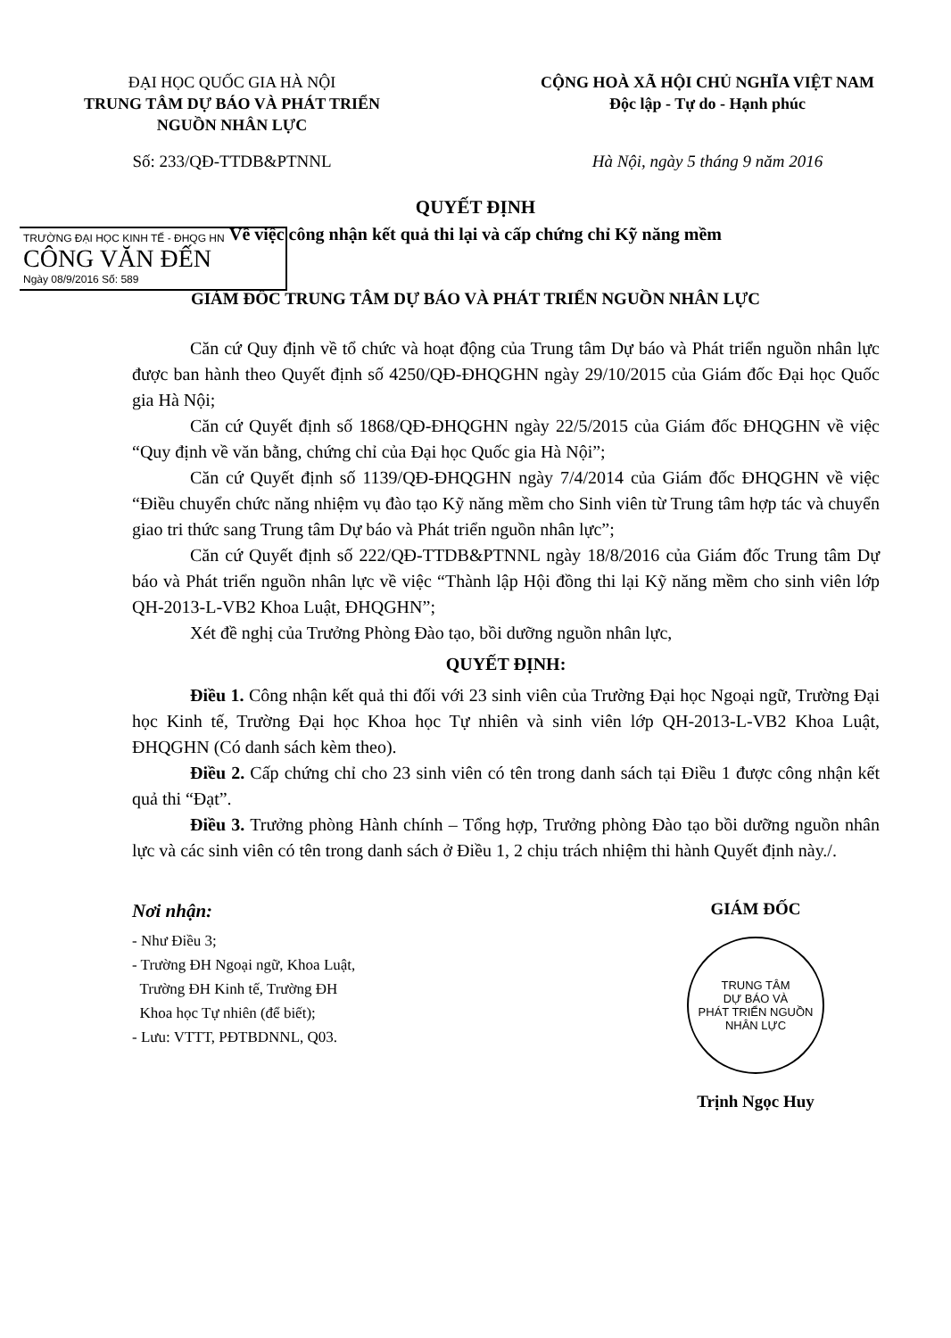ĐẠI HỌC QUỐC GIA HÀ NỘI
TRUNG TÂM DỰ BÁO VÀ PHÁT TRIỂN
NGUỒN NHÂN LỰC
CỘNG HOÀ XÃ HỘI CHỦ NGHĨA VIỆT NAM
Độc lập - Tự do - Hạnh phúc
Số: 233/QĐ-TTDB&PTNNL Hà Nội, ngày 5 tháng 9 năm 2016
QUYẾT ĐỊNH
TRƯỜNG ĐẠI HỌC KINH TẾ - ĐHQG HN
CÔNG VĂN ĐẾN
Ngày 08/9/2016 Số: 589
Về việc công nhận kết quả thi lại và cấp chứng chỉ Kỹ năng mềm
GIÁM ĐỐC TRUNG TÂM DỰ BÁO VÀ PHÁT TRIỂN NGUỒN NHÂN LỰC
Căn cứ Quy định về tổ chức và hoạt động của Trung tâm Dự báo và Phát triển nguồn nhân lực được ban hành theo Quyết định số 4250/QĐ-ĐHQGHN ngày 29/10/2015 của Giám đốc Đại học Quốc gia Hà Nội;
Căn cứ Quyết định số 1868/QĐ-ĐHQGHN ngày 22/5/2015 của Giám đốc ĐHQGHN về việc “Quy định về văn bằng, chứng chỉ của Đại học Quốc gia Hà Nội”;
Căn cứ Quyết định số 1139/QĐ-ĐHQGHN ngày 7/4/2014 của Giám đốc ĐHQGHN về việc “Điều chuyển chức năng nhiệm vụ đào tạo Kỹ năng mềm cho Sinh viên từ Trung tâm hợp tác và chuyển giao tri thức sang Trung tâm Dự báo và Phát triển nguồn nhân lực”;
Căn cứ Quyết định số 222/QĐ-TTDB&PTNNL ngày 18/8/2016 của Giám đốc Trung tâm Dự báo và Phát triển nguồn nhân lực về việc “Thành lập Hội đồng thi lại Kỹ năng mềm cho sinh viên lớp QH-2013-L-VB2 Khoa Luật, ĐHQGHN”;
Xét đề nghị của Trưởng Phòng Đào tạo, bồi dưỡng nguồn nhân lực,
QUYẾT ĐỊNH:
Điều 1. Công nhận kết quả thi đối với 23 sinh viên của Trường Đại học Ngoại ngữ, Trường Đại học Kinh tế, Trường Đại học Khoa học Tự nhiên và sinh viên lớp QH-2013-L-VB2 Khoa Luật, ĐHQGHN (Có danh sách kèm theo).
Điều 2. Cấp chứng chỉ cho 23 sinh viên có tên trong danh sách tại Điều 1 được công nhận kết quả thi “Đạt”.
Điều 3. Trưởng phòng Hành chính – Tổng hợp, Trưởng phòng Đào tạo bồi dưỡng nguồn nhân lực và các sinh viên có tên trong danh sách ở Điều 1, 2 chịu trách nhiệm thi hành Quyết định này./.
Nơi nhận:
- Như Điều 3;
- Trường ĐH Ngoại ngữ, Khoa Luật,
Trường ĐH Kinh tế, Trường ĐH
Khoa học Tự nhiên (để biết);
- Lưu: VTTT, PĐTBDNNL, Q03.
GIÁM ĐỐC
TRUNG TÂM
DỰ BÁO VÀ
PHÁT TRIỂN NGUỒN
NHÂN LỰC
Trịnh Ngọc Huy